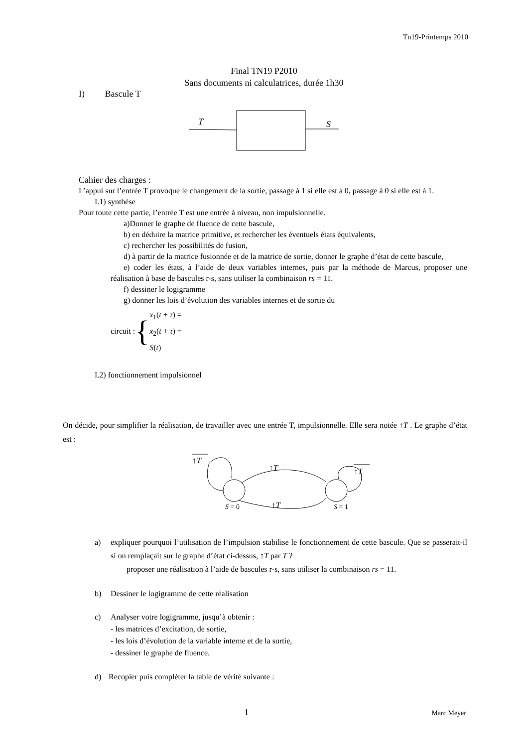Tn19-Printemps 2010
Final TN19 P2010
Sans documents ni calculatrices, durée 1h30
I) Bascule T
T
S
Cahier des charges :
L’appui sur l’entrée T provoque le changement de la sortie, passage à 1 si elle est à 0, passage à 0 si elle est à 1.
I.1) synthèse
Pour toute cette partie, l’entrée T est une entrée à niveau, non impulsionnelle.
a)Donner le graphe de fluence de cette bascule,
b) en déduire la matrice primitive, et rechercher les éventuels états équivalents,
c) rechercher les possibilités de fusion,
d) à partir de la matrice fusionnée et de la matrice de sortie, donner le graphe d’état de cette bascule,
e) coder les états, à l’aide de deux variables internes, puis par la méthode de Marcus, proposer une réalisation à base de bascules r-s, sans utiliser la combinaison rs = 11.
f) dessiner le logigramme
g) donner les lois d’évolution des variables internes et de sortie du
circuit : { x<sub>1</sub>(t + τ) =
x<sub>2</sub>(t + τ) =
S(t)
I.2) fonctionnement impulsionnel
On décide, pour simplifier la réalisation, de travailler avec une entrée T, impulsionnelle. Elle sera notée ↑T . Le graphe d’état est :
↑T
↑T
↑T
↑T
S = 0
S = 1
a) expliquer pourquoi l’utilisation de l’impulsion stabilise le fonctionnement de cette bascule. Que se passerait-il si on remplaçait sur le graphe d’état ci-dessus, ↑T par T ?
proposer une réalisation à l’aide de bascules r-s, sans utiliser la combinaison rs = 11.
b) Dessiner le logigramme de cette réalisation
c) Analyser votre logigramme, jusqu’à obtenir :
- les matrices d’excitation, de sortie,
- les lois d’évolution de la variable interne et de la sortie,
- dessiner le graphe de fluence.
d) Recopier puis compléter la table de vérité suivante :
1 Marc Meyer